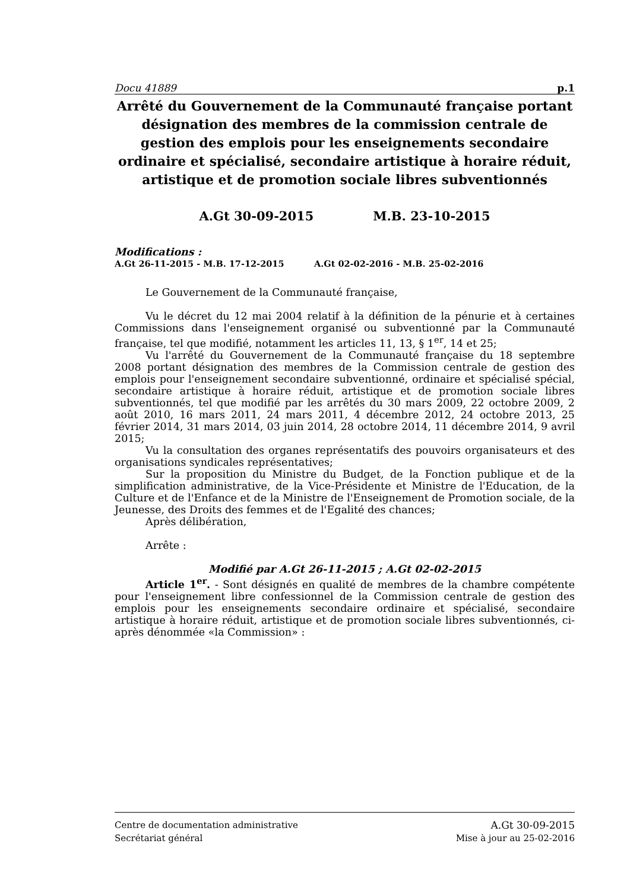Docu 41889 p.1
Arrêté du Gouvernement de la Communauté française portant désignation des membres de la commission centrale de gestion des emplois pour les enseignements secondaire ordinaire et spécialisé, secondaire artistique à horaire réduit, artistique et de promotion sociale libres subventionnés
A.Gt 30-09-2015 M.B. 23-10-2015
Modifications :
A.Gt 26-11-2015 - M.B. 17-12-2015 A.Gt 02-02-2016 - M.B. 25-02-2016
Le Gouvernement de la Communauté française,
Vu le décret du 12 mai 2004 relatif à la définition de la pénurie et à certaines Commissions dans l'enseignement organisé ou subventionné par la Communauté française, tel que modifié, notamment les articles 11, 13, § 1<sup>er</sup>, 14 et 25;
Vu l'arrêté du Gouvernement de la Communauté française du 18 septembre 2008 portant désignation des membres de la Commission centrale de gestion des emplois pour l'enseignement secondaire subventionné, ordinaire et spécialisé spécial, secondaire artistique à horaire réduit, artistique et de promotion sociale libres subventionnés, tel que modifié par les arrêtés du 30 mars 2009, 22 octobre 2009, 2 août 2010, 16 mars 2011, 24 mars 2011, 4 décembre 2012, 24 octobre 2013, 25 février 2014, 31 mars 2014, 03 juin 2014, 28 octobre 2014, 11 décembre 2014, 9 avril 2015;
Vu la consultation des organes représentatifs des pouvoirs organisateurs et des organisations syndicales représentatives;
Sur la proposition du Ministre du Budget, de la Fonction publique et de la simplification administrative, de la Vice-Présidente et Ministre de l'Education, de la Culture et de l'Enfance et de la Ministre de l'Enseignement de Promotion sociale, de la Jeunesse, des Droits des femmes et de l'Egalité des chances;
Après délibération,
Arrête :
Modifié par A.Gt 26-11-2015 ; A.Gt 02-02-2015
Article 1<sup>er</sup>. - Sont désignés en qualité de membres de la chambre compétente pour l'enseignement libre confessionnel de la Commission centrale de gestion des emplois pour les enseignements secondaire ordinaire et spécialisé, secondaire artistique à horaire réduit, artistique et de promotion sociale libres subventionnés, ci-après dénommée «la Commission» :
Centre de documentation administrative A.Gt 30-09-2015
Secrétariat général Mise à jour au 25-02-2016